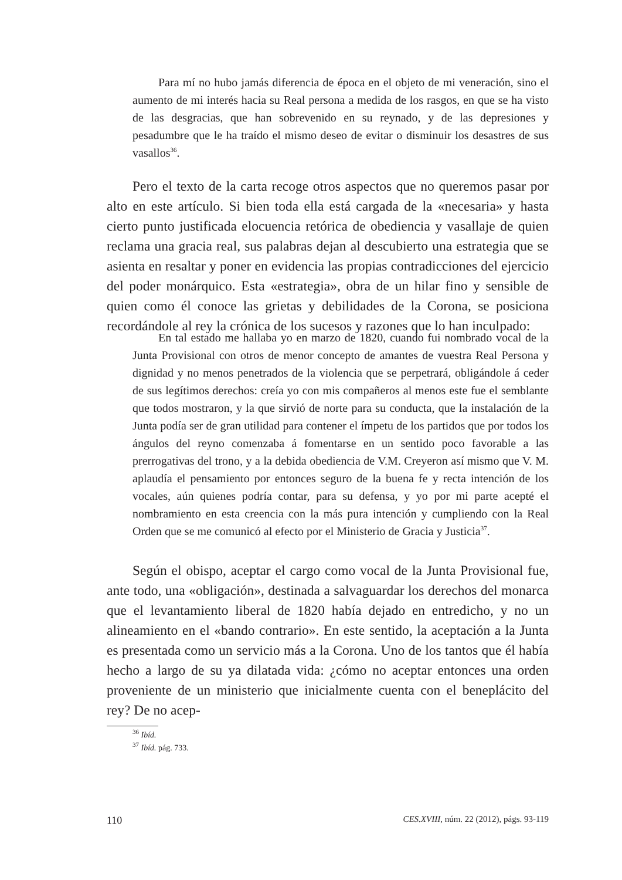Para mí no hubo jamás diferencia de época en el objeto de mi veneración, sino el aumento de mi interés hacia su Real persona a medida de los rasgos, en que se ha visto de las desgracias, que han sobrevenido en su reynado, y de las depresiones y pesadumbre que le ha traído el mismo deseo de evitar o disminuir los desastres de sus vasallos<sup>36</sup>.
Pero el texto de la carta recoge otros aspectos que no queremos pasar por alto en este artículo. Si bien toda ella está cargada de la «necesaria» y hasta cierto punto justificada elocuencia retórica de obediencia y vasallaje de quien reclama una gracia real, sus palabras dejan al descubierto una estrategia que se asienta en resaltar y poner en evidencia las propias contradicciones del ejercicio del poder monárquico. Esta «estrategia», obra de un hilar fino y sensible de quien como él conoce las grietas y debilidades de la Corona, se posiciona recordándole al rey la crónica de los sucesos y razones que lo han inculpado:
En tal estado me hallaba yo en marzo de 1820, cuando fui nombrado vocal de la Junta Provisional con otros de menor concepto de amantes de vuestra Real Persona y dignidad y no menos penetrados de la violencia que se perpetrará, obligándole á ceder de sus legítimos derechos: creía yo con mis compañeros al menos este fue el semblante que todos mostraron, y la que sirvió de norte para su conducta, que la instalación de la Junta podía ser de gran utilidad para contener el ímpetu de los partidos que por todos los ángulos del reyno comenzaba á fomentarse en un sentido poco favorable a las prerrogativas del trono, y a la debida obediencia de V.M. Creyeron así mismo que V. M. aplaudía el pensamiento por entonces seguro de la buena fe y recta intención de los vocales, aún quienes podría contar, para su defensa, y yo por mi parte acepté el nombramiento en esta creencia con la más pura intención y cumpliendo con la Real Orden que se me comunicó al efecto por el Ministerio de Gracia y Justicia<sup>37</sup>.
Según el obispo, aceptar el cargo como vocal de la Junta Provisional fue, ante todo, una «obligación», destinada a salvaguardar los derechos del monarca que el levantamiento liberal de 1820 había dejado en entredicho, y no un alineamiento en el «bando contrario». En este sentido, la aceptación a la Junta es presentada como un servicio más a la Corona. Uno de los tantos que él había hecho a largo de su ya dilatada vida: ¿cómo no aceptar entonces una orden proveniente de un ministerio que inicialmente cuenta con el beneplácito del rey? De no acep-
<sup>36</sup> Ibíd.
<sup>37</sup> Ibíd. pág. 733.
110 CES.XVIII, núm. 22 (2012), págs. 93-119